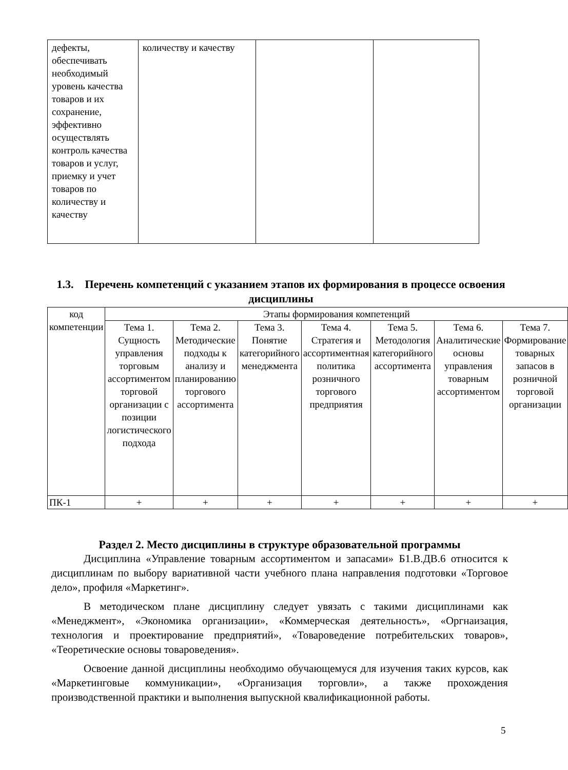| дефекты, обеспечивать необходимый уровень качества товаров и их сохранение, эффективно осуществлять контроль качества товаров и услуг, приемку и учет товаров по количеству и качеству | количеству и качеству | | |
1.3. Перечень компетенций с указанием этапов их формирования в процессе освоения дисциплины
| код компетенции | Этапы формирования компетенций | | | | | | |
| --- | --- | --- | --- | --- | --- | --- | --- |
| | Тема 1. Сущность управления торговым ассортиментом торговой организации с позиции логистического подхода | Тема 2. Методические подходы к анализу и планированию торгового ассортимента | Тема 3. Понятие категорийного менеджмента | Тема 4. Стратегия и ассортиментная политика розничного торгового предприятия | Тема 5. Методология категорийного ассортимента | Тема 6. Аналитические основы управления товарным ассортиментом | Тема 7. Формирование товарных запасов в розничной торговой организации |
| ПК-1 | + | + | + | + | + | + | + |
Раздел 2. Место дисциплины в структуре образовательной программы
Дисциплина «Управление товарным ассортиментом и запасами» Б1.В.ДВ.6 относится к дисциплинам по выбору вариативной части учебного плана направления подготовки «Торговое дело», профиля «Маркетинг».
В методическом плане дисциплину следует увязать с такими дисциплинами как «Менеджмент», «Экономика организации», «Коммерческая деятельность», «Оргнаизация, технология и проектирование предприятий», «Товароведение потребительских товаров», «Теоретические основы товароведения».
Освоение данной дисциплины необходимо обучающемуся для изучения таких курсов, как «Маркетинговые коммуникации», «Организация торговли», а также прохождения производственной практики и выполнения выпускной квалификационной работы.
5